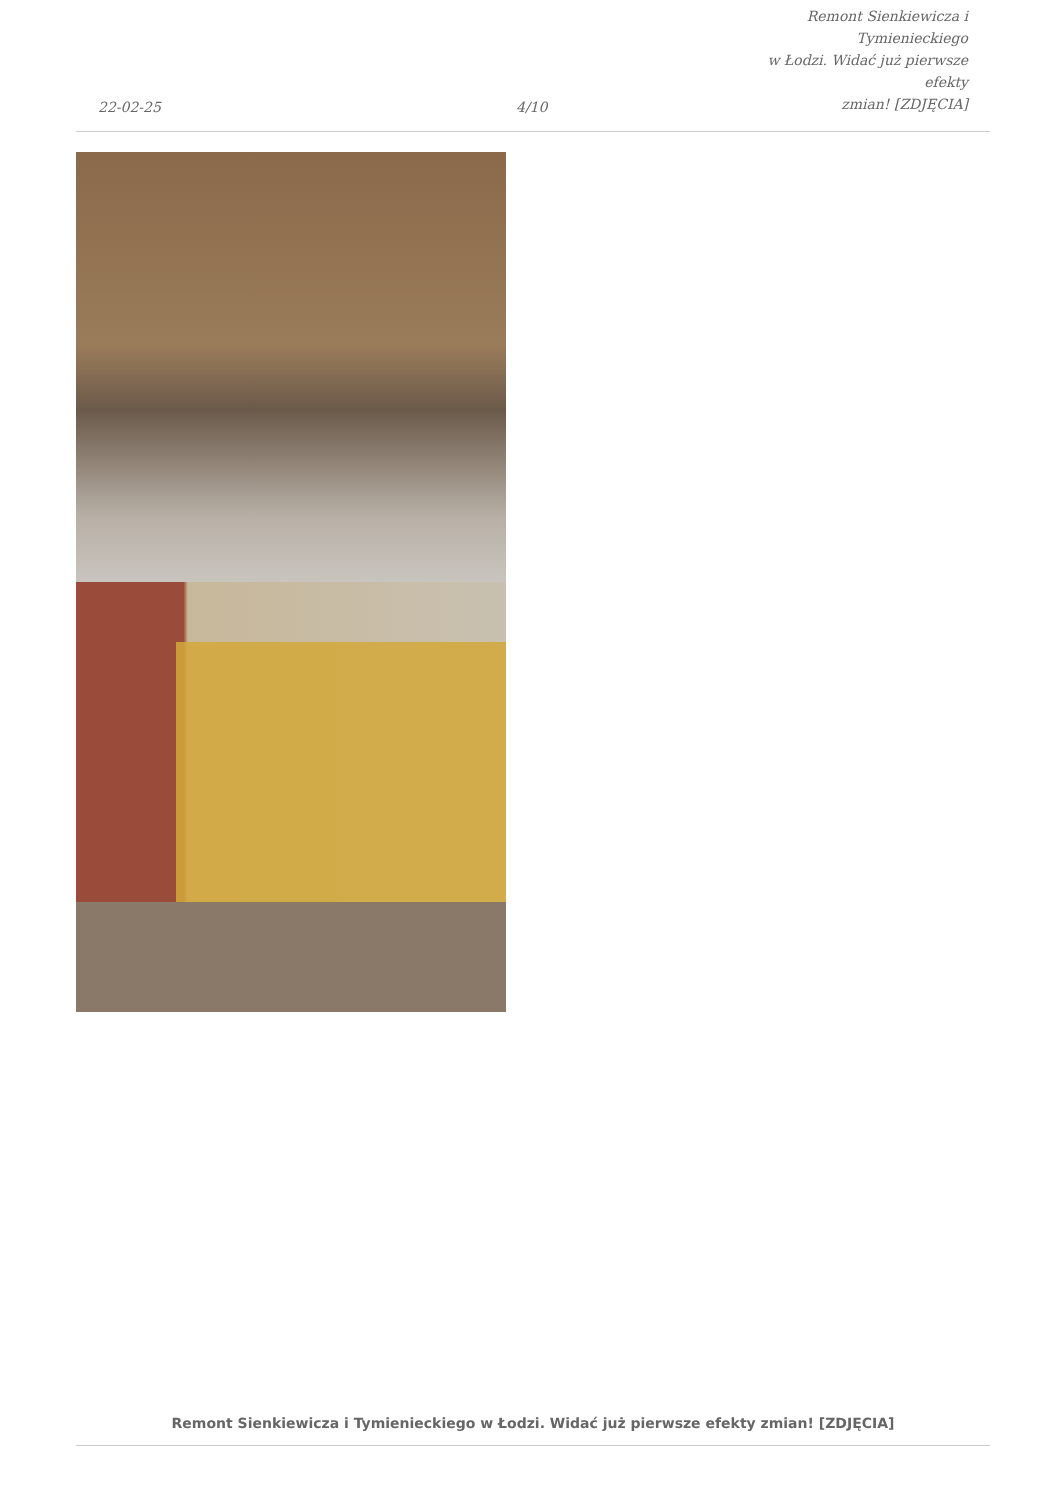22-02-25
4/10
Remont Sienkiewicza i Tymienieckiego
w Łodzi. Widać już pierwsze efekty
zmian! [ZDJĘCIA]
Remont Sienkiewicza i Tymienieckiego w Łodzi. Widać już pierwsze efekty zmian! [ZDJĘCIA]